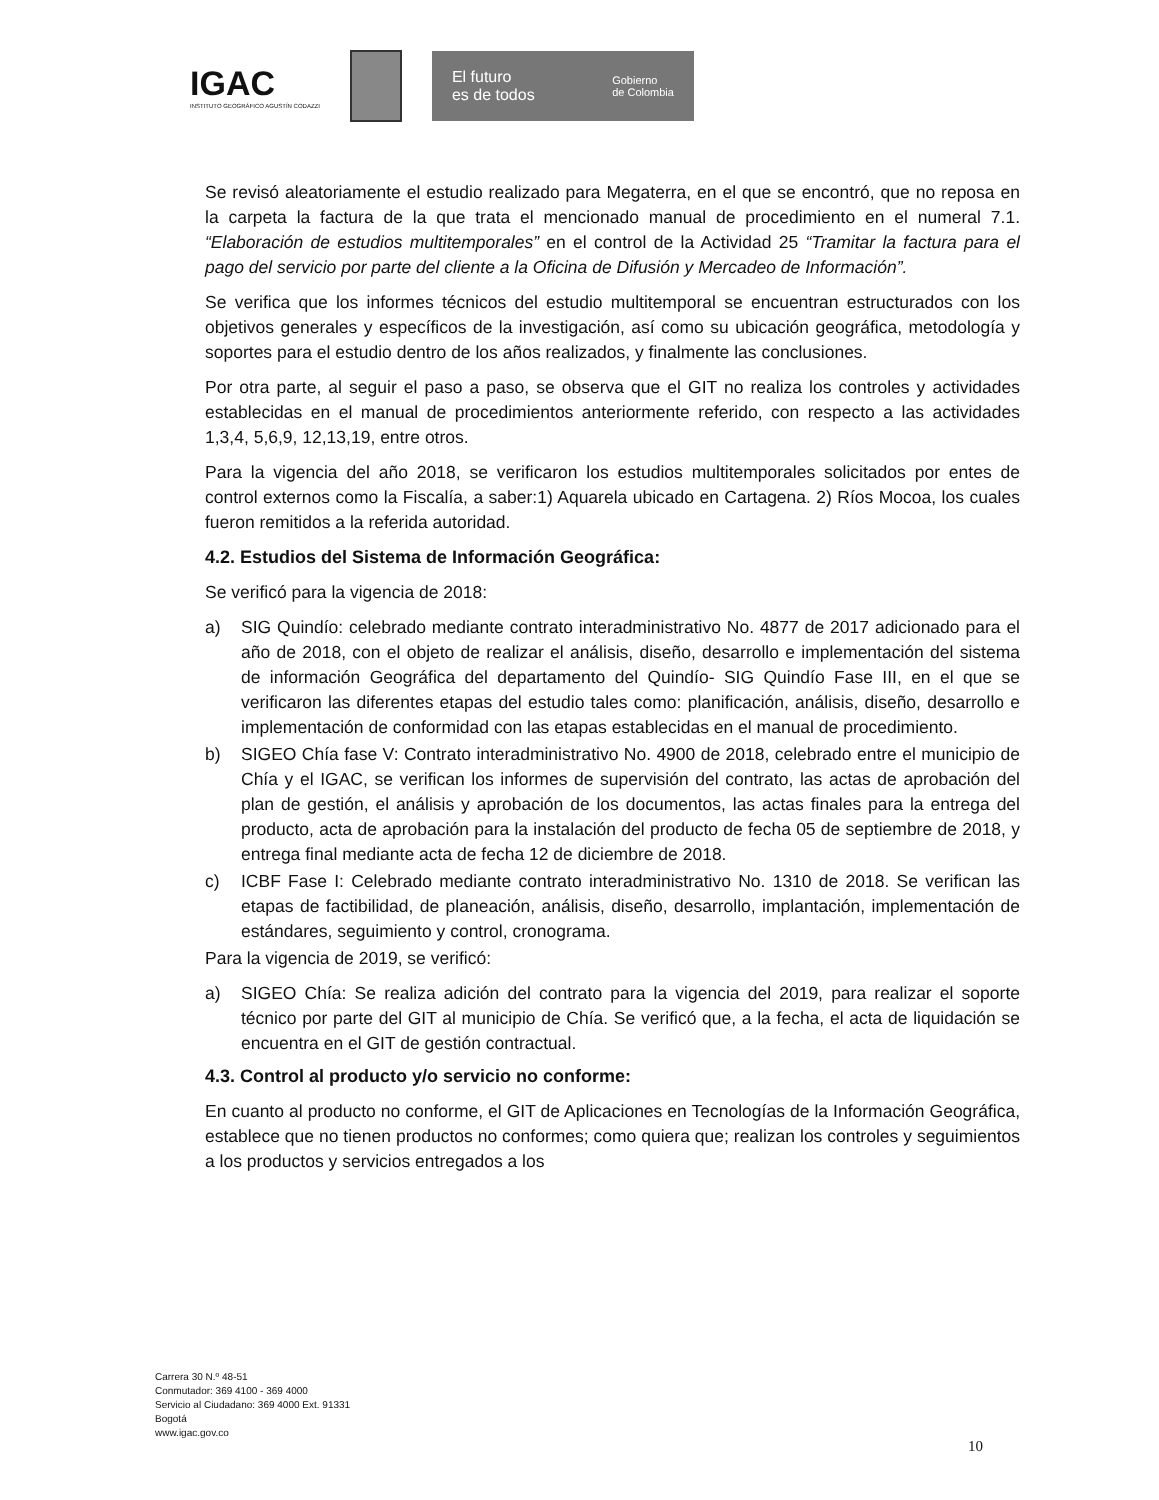IGAC
INSTITUTO GEOGRÁFICO AGUSTÍN CODAZZI
El futuro
es de todos
Gobierno
de Colombia
Se revisó aleatoriamente el estudio realizado para Megaterra, en el que se encontró, que no reposa en la carpeta la factura de la que trata el mencionado manual de procedimiento en el numeral 7.1. “Elaboración de estudios multitemporales” en el control de la Actividad 25 “Tramitar la factura para el pago del servicio por parte del cliente a la Oficina de Difusión y Mercadeo de Información”.
Se verifica que los informes técnicos del estudio multitemporal se encuentran estructurados con los objetivos generales y específicos de la investigación, así como su ubicación geográfica, metodología y soportes para el estudio dentro de los años realizados, y finalmente las conclusiones.
Por otra parte, al seguir el paso a paso, se observa que el GIT no realiza los controles y actividades establecidas en el manual de procedimientos anteriormente referido, con respecto a las actividades 1,3,4, 5,6,9, 12,13,19, entre otros.
Para la vigencia del año 2018, se verificaron los estudios multitemporales solicitados por entes de control externos como la Fiscalía, a saber:1) Aquarela ubicado en Cartagena. 2) Ríos Mocoa, los cuales fueron remitidos a la referida autoridad.
4.2. Estudios del Sistema de Información Geográfica:
Se verificó para la vigencia de 2018:
a) SIG Quindío: celebrado mediante contrato interadministrativo No. 4877 de 2017 adicionado para el año de 2018, con el objeto de realizar el análisis, diseño, desarrollo e implementación del sistema de información Geográfica del departamento del Quindío- SIG Quindío Fase III, en el que se verificaron las diferentes etapas del estudio tales como: planificación, análisis, diseño, desarrollo e implementación de conformidad con las etapas establecidas en el manual de procedimiento.
b) SIGEO Chía fase V: Contrato interadministrativo No. 4900 de 2018, celebrado entre el municipio de Chía y el IGAC, se verifican los informes de supervisión del contrato, las actas de aprobación del plan de gestión, el análisis y aprobación de los documentos, las actas finales para la entrega del producto, acta de aprobación para la instalación del producto de fecha 05 de septiembre de 2018, y entrega final mediante acta de fecha 12 de diciembre de 2018.
c) ICBF Fase I: Celebrado mediante contrato interadministrativo No. 1310 de 2018. Se verifican las etapas de factibilidad, de planeación, análisis, diseño, desarrollo, implantación, implementación de estándares, seguimiento y control, cronograma.
Para la vigencia de 2019, se verificó:
a) SIGEO Chía: Se realiza adición del contrato para la vigencia del 2019, para realizar el soporte técnico por parte del GIT al municipio de Chía. Se verificó que, a la fecha, el acta de liquidación se encuentra en el GIT de gestión contractual.
4.3. Control al producto y/o servicio no conforme:
En cuanto al producto no conforme, el GIT de Aplicaciones en Tecnologías de la Información Geográfica, establece que no tienen productos no conformes; como quiera que; realizan los controles y seguimientos a los productos y servicios entregados a los
Carrera 30 N.º 48-51
Conmutador: 369 4100 - 369 4000
Servicio al Ciudadano: 369 4000 Ext. 91331
Bogotá
www.igac.gov.co
10